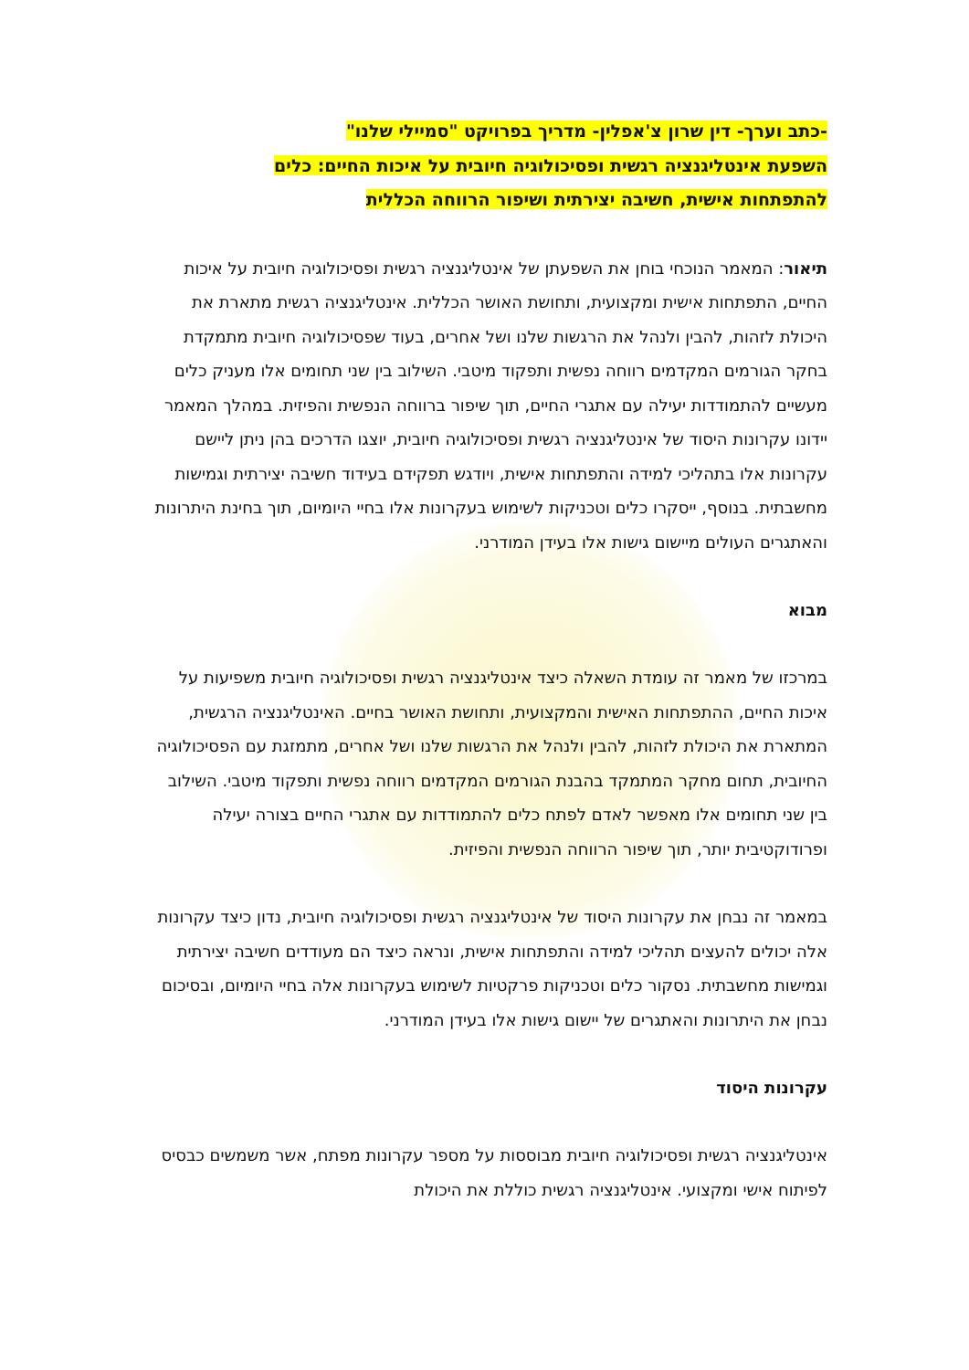-כתב וערך- דין שרון צ'אפלין- מדריך בפרויקט "סמיילי שלנו"
השפעת אינטליגנציה רגשית ופסיכולוגיה חיובית על איכות החיים: כלים
להתפתחות אישית, חשיבה יצירתית ושיפור הרווחה הכללית
תיאור: המאמר הנוכחי בוחן את השפעתן של אינטליגנציה רגשית ופסיכולוגיה חיובית על איכות החיים, התפתחות אישית ומקצועית, ותחושת האושר הכללית. אינטליגנציה רגשית מתארת את היכולת לזהות, להבין ולנהל את הרגשות שלנו ושל אחרים, בעוד שפסיכולוגיה חיובית מתמקדת בחקר הגורמים המקדמים רווחה נפשית ותפקוד מיטבי. השילוב בין שני תחומים אלו מעניק כלים מעשיים להתמודדות יעילה עם אתגרי החיים, תוך שיפור ברווחה הנפשית והפיזית. במהלך המאמר יידונו עקרונות היסוד של אינטליגנציה רגשית ופסיכולוגיה חיובית, יוצגו הדרכים בהן ניתן ליישם עקרונות אלו בתהליכי למידה והתפתחות אישית, ויודגש תפקידם בעידוד חשיבה יצירתית וגמישות מחשבתית. בנוסף, ייסקרו כלים וטכניקות לשימוש בעקרונות אלו בחיי היומיום, תוך בחינת היתרונות והאתגרים העולים מיישום גישות אלו בעידן המודרני.
מבוא
במרכזו של מאמר זה עומדת השאלה כיצד אינטליגנציה רגשית ופסיכולוגיה חיובית משפיעות על איכות החיים, ההתפתחות האישית והמקצועית, ותחושת האושר בחיים. האינטליגנציה הרגשית, המתארת את היכולת לזהות, להבין ולנהל את הרגשות שלנו ושל אחרים, מתמזגת עם הפסיכולוגיה החיובית, תחום מחקר המתמקד בהבנת הגורמים המקדמים רווחה נפשית ותפקוד מיטבי. השילוב בין שני תחומים אלו מאפשר לאדם לפתח כלים להתמודדות עם אתגרי החיים בצורה יעילה ופרודוקטיבית יותר, תוך שיפור הרווחה הנפשית והפיזית.
במאמר זה נבחן את עקרונות היסוד של אינטליגנציה רגשית ופסיכולוגיה חיובית, נדון כיצד עקרונות אלה יכולים להעצים תהליכי למידה והתפתחות אישית, ונראה כיצד הם מעודדים חשיבה יצירתית וגמישות מחשבתית. נסקור כלים וטכניקות פרקטיות לשימוש בעקרונות אלה בחיי היומיום, ובסיכום נבחן את היתרונות והאתגרים של יישום גישות אלו בעידן המודרני.
עקרונות היסוד
אינטליגנציה רגשית ופסיכולוגיה חיובית מבוססות על מספר עקרונות מפתח, אשר משמשים כבסיס לפיתוח אישי ומקצועי. אינטליגנציה רגשית כוללת את היכולת